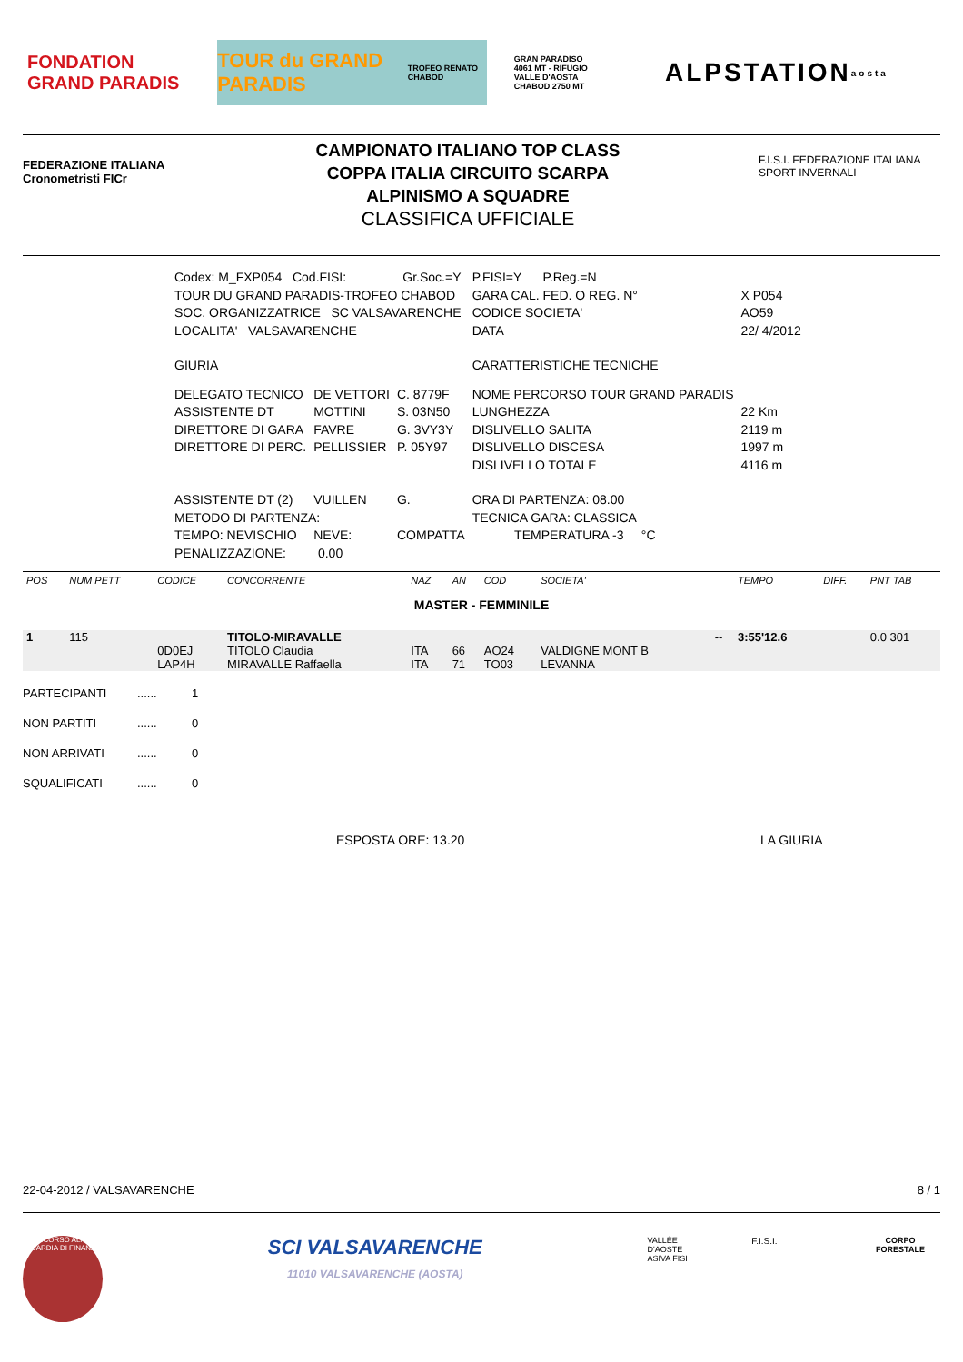FONDATION GRAND PARADIS
TOUR du GRAND PARADIS TROFEO RENATO CHABOD
GRAN PARADISO 4061 MT - RIFUGIO VALLE D'AOSTA CHABOD 2750 MT
ALPSTATION aosta
FEDERAZIONE ITALIANA Cronometristi FICr
CAMPIONATO ITALIANO TOP CLASS
COPPA ITALIA CIRCUITO SCARPA
ALPINISMO A SQUADRE
CLASSIFICA UFFICIALE
F.I.S.I. FEDERAZIONE ITALIANA SPORT INVERNALI
| Codex: M_FXP054 Cod.FISI: Gr.Soc.=Y | | | P.FISI=Y P.Reg.=N | |
| TOUR DU GRAND PARADIS-TROFEO CHABOD | | | GARA CAL. FED. O REG. N° | X P054 |
| SOC. ORGANIZZATRICE SC VALSAVARENCHE | | | CODICE SOCIETA' | AO59 |
| LOCALITA' VALSAVARENCHE | | | DATA | 22/ 4/2012 |
| GIURIA | | | CARATTERISTICHE TECNICHE | |
| DELEGATO TECNICO | DE VETTORI | C. 8779F | NOME PERCORSO TOUR GRAND PARADIS | |
| ASSISTENTE DT | MOTTINI | S. 03N50 | LUNGHEZZA | 22 Km |
| DIRETTORE DI GARA | FAVRE | G. 3VY3Y | DISLIVELLO SALITA | 2119 m |
| DIRETTORE DI PERC. | PELLISSIER | P. 05Y97 | DISLIVELLO DISCESA | 1997 m |
| | | | DISLIVELLO TOTALE | 4116 m |
| ASSISTENTE DT (2) | VUILLEN | G. | ORA DI PARTENZA: 08.00 | |
| METODO DI PARTENZA: | | | TECNICA GARA: CLASSICA | |
| TEMPO: NEVISCHIO | NEVE: | COMPATTA | TEMPERATURA -3 °C | |
| PENALIZZAZIONE: 0.00 | | | | |
| POS | NUM PETT | CODICE | CONCORRENTE | NAZ | AN | COD | SOCIETA' | | TEMPO | DIFF. | PNT TAB |
| --- | --- | --- | --- | --- | --- | --- | --- | --- | --- | --- | --- |
| MASTER - FEMMINILE | | | | | | | | | | | |
| 1 | 115 | | TITOLO-MIRAVALLE | | | | | -- | 3:55'12.6 | | 0.0 301 |
| | | 0D0EJ | TITOLO Claudia | ITA | 66 | AO24 | VALDIGNE MONT B | | | | |
| | | LAP4H | MIRAVALLE Raffaella | ITA | 71 | TO03 | LEVANNA | | | | |
| PARTECIPANTI | ...... | 1 |
| NON PARTITI | ...... | 0 |
| NON ARRIVATI | ...... | 0 |
| SQUALIFICATI | ...... | 0 |
ESPOSTA ORE: 13.20 LA GIURIA
22-04-2012 / VALSAVARENCHE 8 / 1
SOCCORSO ALPINO GUARDIA DI FINANZA
SCI VALSAVARENCHE
11010 VALSAVARENCHE (AOSTA)
VALLÉE D'AOSTE ASIVA FISI
F.I.S.I. CORPO FORESTALE